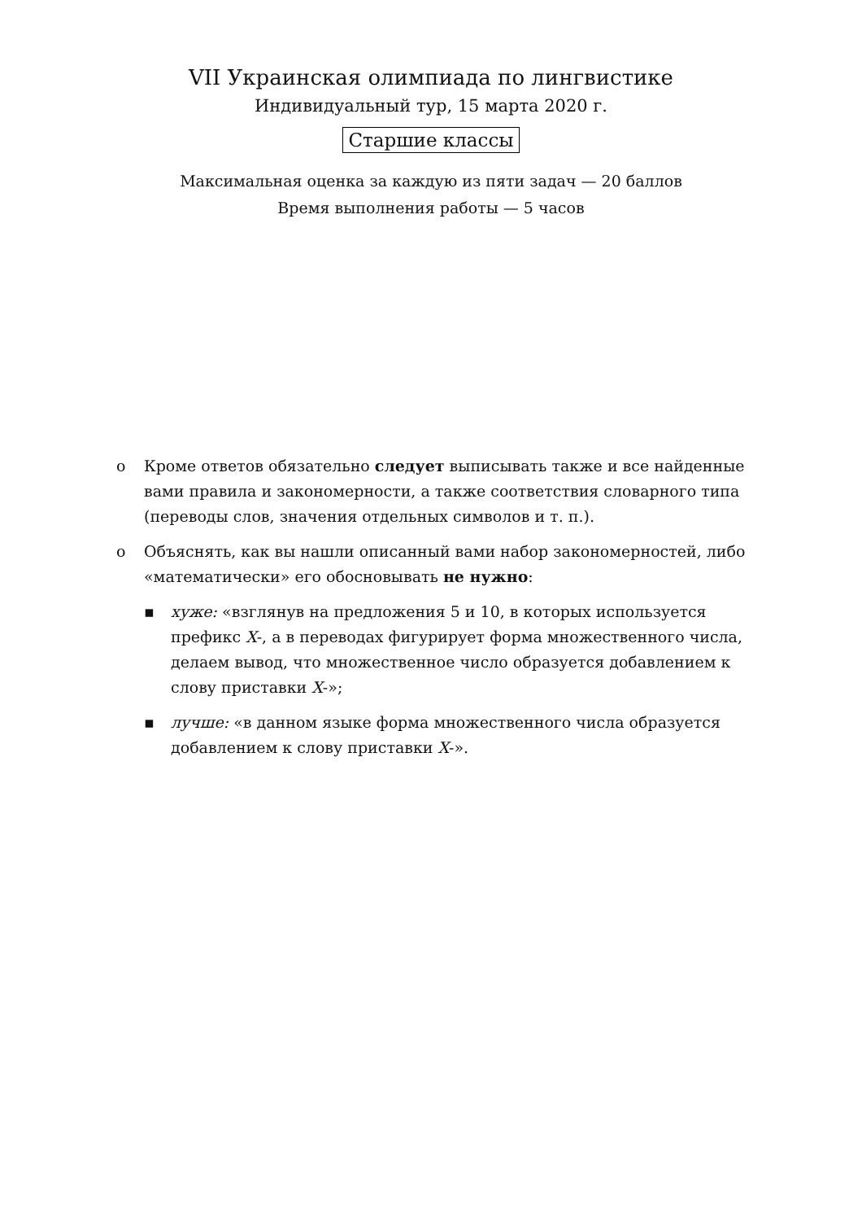VII Украинская олимпиада по лингвистике
Индивидуальный тур, 15 марта 2020 г.
Старшие классы
Максимальная оценка за каждую из пяти задач — 20 баллов
Время выполнения работы — 5 часов
o Кроме ответов обязательно следует выписывать также и все найденные вами правила и закономерности, а также соответствия словарного типа (переводы слов, значения отдельных символов и т. п.).
o Объяснять, как вы нашли описанный вами набор закономерностей, либо «математически» его обосновывать не нужно:
▪ хуже: «взглянув на предложения 5 и 10, в которых используется префикс X-, а в переводах фигурирует форма множественного числа, делаем вывод, что множественное число образуется добавлением к слову приставки X-»;
▪ лучше: «в данном языке форма множественного числа образуется добавлением к слову приставки X-».